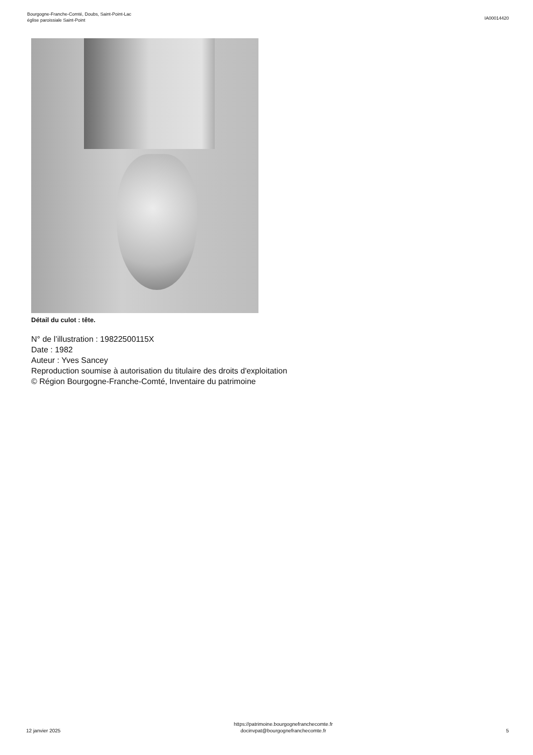Bourgogne-Franche-Comté, Doubs, Saint-Point-Lac
église paroissiale Saint-Point
IA00014420
Détail du culot : tête.
N° de l’illustration : 19822500115X
Date : 1982
Auteur : Yves Sancey
Reproduction soumise à autorisation du titulaire des droits d'exploitation
© Région Bourgogne-Franche-Comté, Inventaire du patrimoine
12 janvier 2025
https://patrimoine.bourgognefranchecomte.fr
docinvpat@bourgognefranchecomte.fr
5